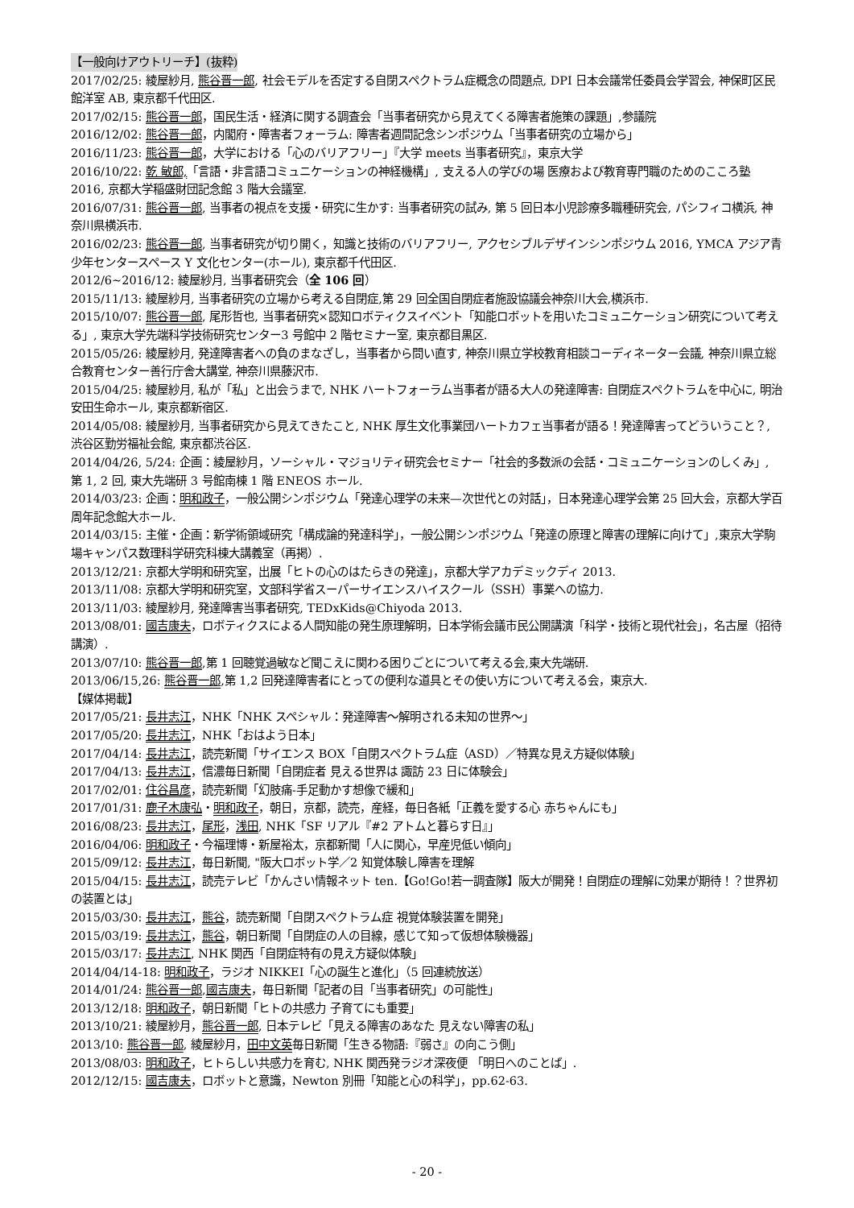【一般向けアウトリーチ】(抜粋)
2017/02/25: 綾屋紗月, 熊谷晋一郎, 社会モデルを否定する自閉スペクトラム症概念の問題点, DPI 日本会議常任委員会学習会, 神保町区民館洋室 AB, 東京都千代田区.
2017/02/15: 熊谷晋一郎，国民生活・経済に関する調査会「当事者研究から見えてくる障害者施策の課題」,参議院
2016/12/02: 熊谷晋一郎，内閣府・障害者フォーラム: 障害者週間記念シンポジウム「当事者研究の立場から」
2016/11/23: 熊谷晋一郎，大学における「心のバリアフリー」『大学 meets 当事者研究』，東京大学
2016/10/22: 乾 敏郎,「言語・非言語コミュニケーションの神経機構」, 支える人の学びの場 医療および教育専門職のためのこころ塾 2016, 京都大学稲盛財団記念館 3 階大会議室.
2016/07/31: 熊谷晋一郎, 当事者の視点を支援・研究に生かす: 当事者研究の試み, 第 5 回日本小児診療多職種研究会, パシフィコ横浜, 神奈川県横浜市.
2016/02/23: 熊谷晋一郎, 当事者研究が切り開く，知識と技術のバリアフリー, アクセシブルデザインシンポジウム 2016, YMCA アジア青少年センタースペース Y 文化センター(ホール), 東京都千代田区.
2012/6~2016/12: 綾屋紗月, 当事者研究会（全 106 回）
2015/11/13: 綾屋紗月, 当事者研究の立場から考える自閉症,第 29 回全国自閉症者施設協議会神奈川大会,横浜市.
2015/10/07: 熊谷晋一郎, 尾形哲也, 当事者研究×認知ロボティクスイベント「知能ロボットを用いたコミュニケーション研究について考える」, 東京大学先端科学技術研究センター3 号館中 2 階セミナー室, 東京都目黒区.
2015/05/26: 綾屋紗月, 発達障害者への負のまなざし，当事者から問い直す, 神奈川県立学校教育相談コーディネーター会議, 神奈川県立総合教育センター善行庁舎大講堂, 神奈川県藤沢市.
2015/04/25: 綾屋紗月, 私が「私」と出会うまで, NHK ハートフォーラム当事者が語る大人の発達障害: 自閉症スペクトラムを中心に, 明治安田生命ホール, 東京都新宿区.
2014/05/08: 綾屋紗月, 当事者研究から見えてきたこと, NHK 厚生文化事業団ハートカフェ当事者が語る！発達障害ってどういうこと？, 渋谷区勤労福祉会館, 東京都渋谷区.
2014/04/26, 5/24: 企画：綾屋紗月，ソーシャル・マジョリティ研究会セミナー「社会的多数派の会話・コミュニケーションのしくみ」, 第 1, 2 回, 東大先端研 3 号館南棟 1 階 ENEOS ホール.
2014/03/23: 企画：明和政子，一般公開シンポジウム「発達心理学の未来—次世代との対話」，日本発達心理学会第 25 回大会，京都大学百周年記念館大ホール.
2014/03/15: 主催・企画：新学術領域研究「構成論的発達科学」，一般公開シンポジウム「発達の原理と障害の理解に向けて」,東京大学駒場キャンパス数理科学研究科棟大講義室（再掲）.
2013/12/21: 京都大学明和研究室，出展「ヒトの心のはたらきの発達」，京都大学アカデミックディ 2013.
2013/11/08: 京都大学明和研究室，文部科学省スーパーサイエンスハイスクール（SSH）事業への協力.
2013/11/03: 綾屋紗月, 発達障害当事者研究, TEDxKids@Chiyoda 2013.
2013/08/01: 國吉康夫，ロボティクスによる人間知能の発生原理解明，日本学術会議市民公開講演「科学・技術と現代社会」，名古屋（招待講演）.
2013/07/10: 熊谷晋一郎,第 1 回聴覚過敏など聞こえに関わる困りごとについて考える会,東大先端研.
2013/06/15,26: 熊谷晋一郎,第 1,2 回発達障害者にとっての便利な道具とその使い方について考える会，東京大.
【媒体掲載】
2017/05/21: 長井志江，NHK「NHK スペシャル：発達障害～解明される未知の世界～」
2017/05/20: 長井志江，NHK「おはよう日本」
2017/04/14: 長井志江，読売新聞「サイエンス BOX「自閉スペクトラム症（ASD）／特異な見え方疑似体験」
2017/04/13: 長井志江，信濃毎日新聞「自閉症者 見える世界は 諏訪 23 日に体験会」
2017/02/01: 住谷昌彦，読売新聞「幻肢痛-手足動かす想像で緩和」
2017/01/31: 鹿子木康弘・明和政子，朝日，京都，読売，産経，毎日各紙「正義を愛する心 赤ちゃんにも」
2016/08/23: 長井志江，尾形，浅田, NHK「SF リアル『#2 アトムと暮らす日』」
2016/04/06: 明和政子・今福理博・新屋裕太，京都新聞「人に関心，早産児低い傾向」
2015/09/12: 長井志江，毎日新聞, "阪大ロボット学／2 知覚体験し障害を理解
2015/04/15: 長井志江，読売テレビ「かんさい情報ネット ten.【Go!Go!若一調査隊】阪大が開発！自閉症の理解に効果が期待！？世界初の装置とは」
2015/03/30: 長井志江，熊谷，読売新聞「自閉スペクトラム症 視覚体験装置を開発」
2015/03/19: 長井志江，熊谷，朝日新聞「自閉症の人の目線，感じて知って仮想体験機器」
2015/03/17: 長井志江, NHK 関西「自閉症特有の見え方疑似体験」
2014/04/14-18: 明和政子，ラジオ NIKKEI「心の誕生と進化」（5 回連続放送）
2014/01/24: 熊谷晋一郎,國吉康夫，毎日新聞「記者の目「当事者研究」の可能性」
2013/12/18: 明和政子，朝日新聞「ヒトの共感力 子育てにも重要」
2013/10/21: 綾屋紗月，熊谷晋一郎, 日本テレビ「見える障害のあなた 見えない障害の私」
2013/10: 熊谷晋一郎, 綾屋紗月，田中文英毎日新聞「生きる物語:『弱さ』の向こう側」
2013/08/03: 明和政子，ヒトらしい共感力を育む, NHK 関西発ラジオ深夜便 「明日へのことば」.
2012/12/15: 國吉康夫，ロボットと意識，Newton 別冊「知能と心の科学」，pp.62-63.
- 20 -